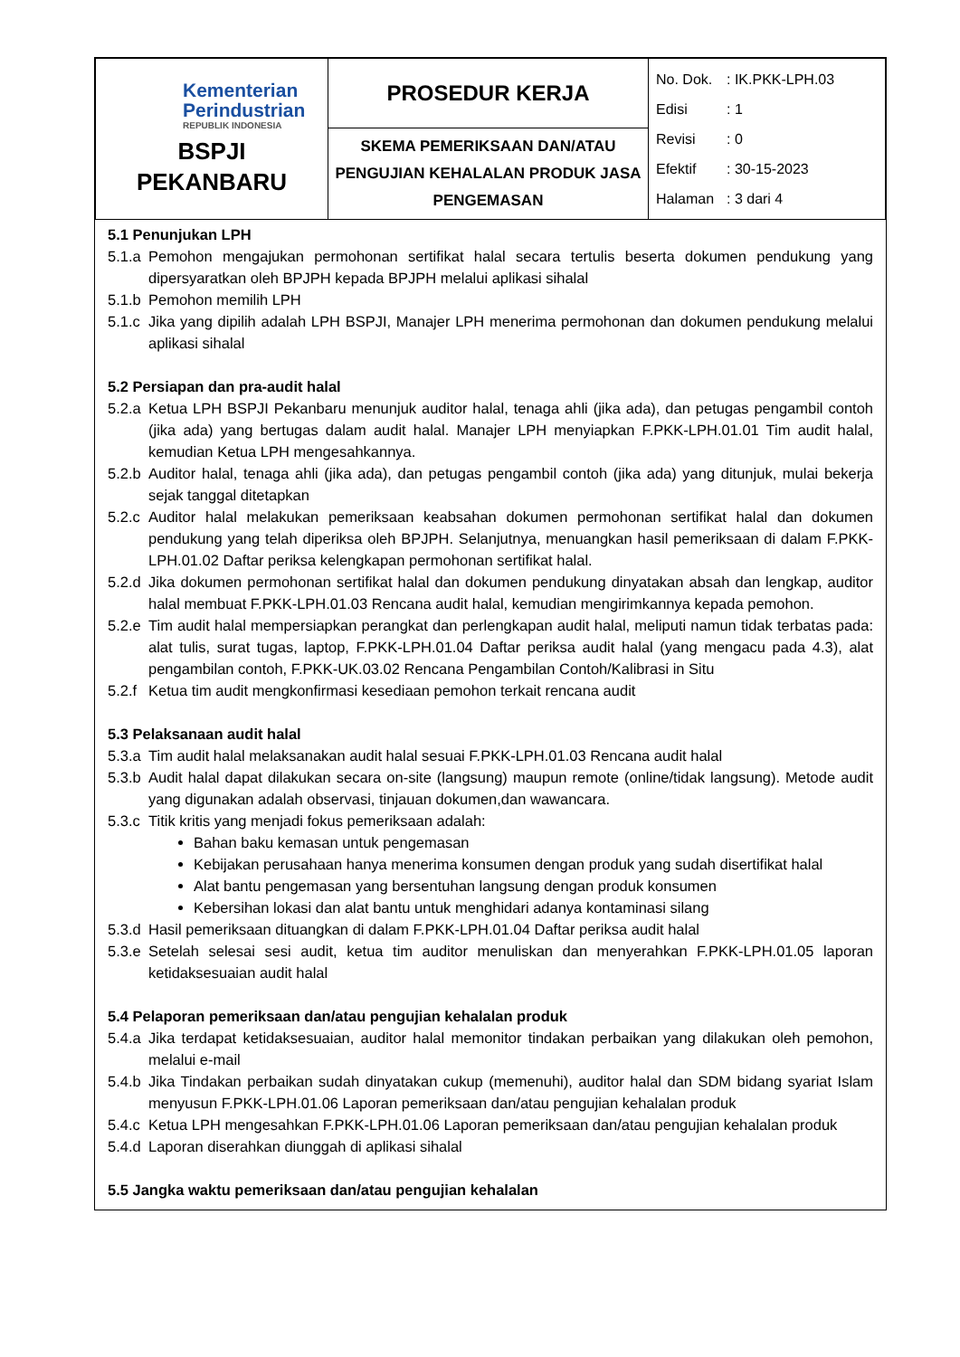| Kementerian Perindustrian REPUBLIK INDONESIA BSPJI PEKANBARU | PROSEDUR KERJA | No. Dok. : IK.PKK-LPH.03 Edisi : 1 Revisi : 0 Efektif : 30-15-2023 Halaman : 3 dari 4 |
| | SKEMA PEMERIKSAAN DAN/ATAU PENGUJIAN KEHALALAN PRODUK JASA PENGEMASAN | |
5.1 Penunjukan LPH
5.1.a
Pemohon mengajukan permohonan sertifikat halal secara tertulis beserta dokumen pendukung yang dipersyaratkan oleh BPJPH kepada BPJPH melalui aplikasi sihalal
5.1.b
Pemohon memilih LPH
5.1.c
Jika yang dipilih adalah LPH BSPJI, Manajer LPH menerima permohonan dan dokumen pendukung melalui aplikasi sihalal
5.2 Persiapan dan pra-audit halal
5.2.a
Ketua LPH BSPJI Pekanbaru menunjuk auditor halal, tenaga ahli (jika ada), dan petugas pengambil contoh (jika ada) yang bertugas dalam audit halal. Manajer LPH menyiapkan F.PKK-LPH.01.01 Tim audit halal, kemudian Ketua LPH mengesahkannya.
5.2.b
Auditor halal, tenaga ahli (jika ada), dan petugas pengambil contoh (jika ada) yang ditunjuk, mulai bekerja sejak tanggal ditetapkan
5.2.c
Auditor halal melakukan pemeriksaan keabsahan dokumen permohonan sertifikat halal dan dokumen pendukung yang telah diperiksa oleh BPJPH. Selanjutnya, menuangkan hasil pemeriksaan di dalam F.PKK-LPH.01.02 Daftar periksa kelengkapan permohonan sertifikat halal.
5.2.d
Jika dokumen permohonan sertifikat halal dan dokumen pendukung dinyatakan absah dan lengkap, auditor halal membuat F.PKK-LPH.01.03 Rencana audit halal, kemudian mengirimkannya kepada pemohon.
5.2.e
Tim audit halal mempersiapkan perangkat dan perlengkapan audit halal, meliputi namun tidak terbatas pada: alat tulis, surat tugas, laptop, F.PKK-LPH.01.04 Daftar periksa audit halal (yang mengacu pada 4.3), alat pengambilan contoh, F.PKK-UK.03.02 Rencana Pengambilan Contoh/Kalibrasi in Situ
5.2.f
Ketua tim audit mengkonfirmasi kesediaan pemohon terkait rencana audit
5.3 Pelaksanaan audit halal
5.3.a
Tim audit halal melaksanakan audit halal sesuai F.PKK-LPH.01.03 Rencana audit halal
5.3.b
Audit halal dapat dilakukan secara on-site (langsung) maupun remote (online/tidak langsung). Metode audit yang digunakan adalah observasi, tinjauan dokumen,dan wawancara.
5.3.c
Titik kritis yang menjadi fokus pemeriksaan adalah:
Bahan baku kemasan untuk pengemasan
Kebijakan perusahaan hanya menerima konsumen dengan produk yang sudah disertifikat halal
Alat bantu pengemasan yang bersentuhan langsung dengan produk konsumen
Kebersihan lokasi dan alat bantu untuk menghidari adanya kontaminasi silang
5.3.d
Hasil pemeriksaan dituangkan di dalam F.PKK-LPH.01.04 Daftar periksa audit halal
5.3.e
Setelah selesai sesi audit, ketua tim auditor menuliskan dan menyerahkan F.PKK-LPH.01.05 laporan ketidaksesuaian audit halal
5.4 Pelaporan pemeriksaan dan/atau pengujian kehalalan produk
5.4.a
Jika terdapat ketidaksesuaian, auditor halal memonitor tindakan perbaikan yang dilakukan oleh pemohon, melalui e-mail
5.4.b
Jika Tindakan perbaikan sudah dinyatakan cukup (memenuhi), auditor halal dan SDM bidang syariat Islam menyusun F.PKK-LPH.01.06 Laporan pemeriksaan dan/atau pengujian kehalalan produk
5.4.c
Ketua LPH mengesahkan F.PKK-LPH.01.06 Laporan pemeriksaan dan/atau pengujian kehalalan produk
5.4.d
Laporan diserahkan diunggah di aplikasi sihalal
5.5 Jangka waktu pemeriksaan dan/atau pengujian kehalalan